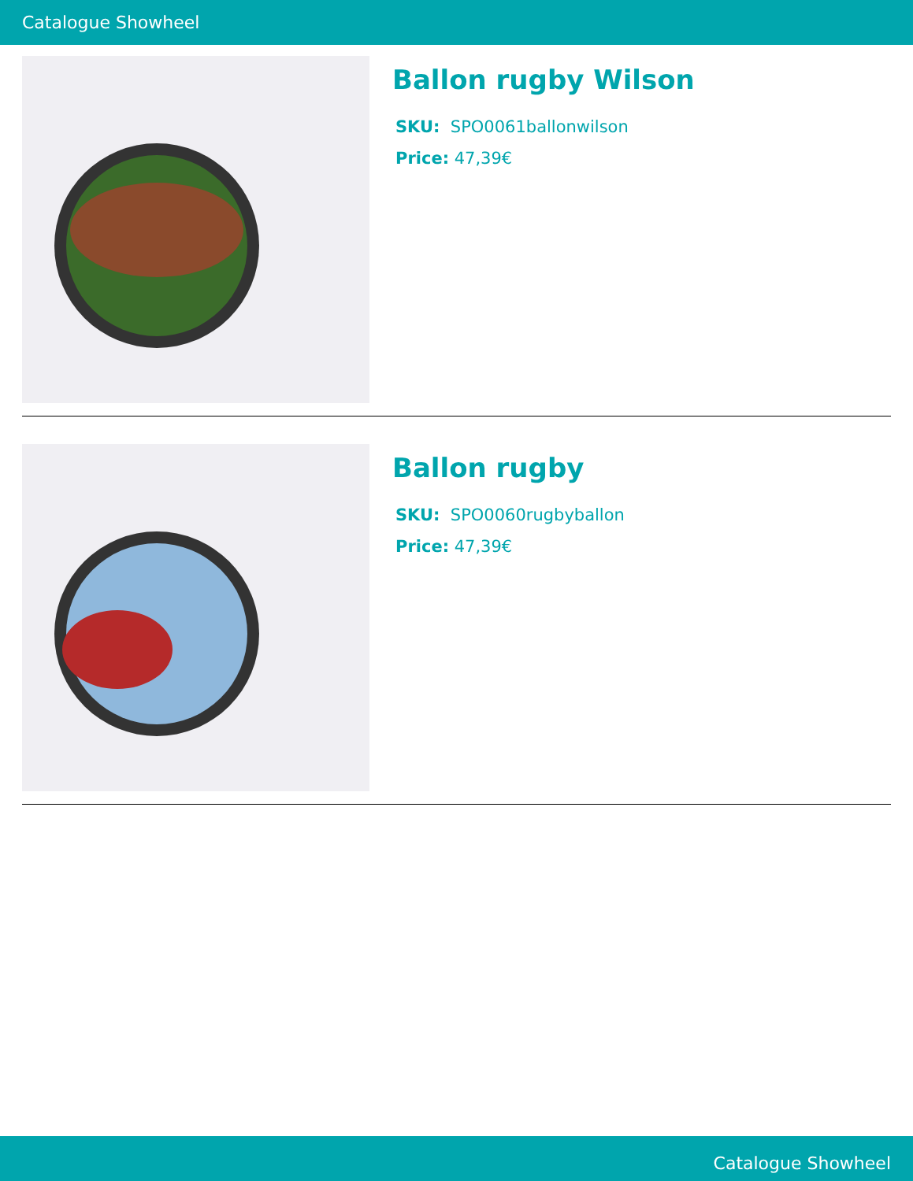Catalogue Showheel
Ballon rugby Wilson
SKU: SPO0061ballonwilson
Price: 47,39€
Ballon rugby
SKU: SPO0060rugbyballon
Price: 47,39€
Catalogue Showheel